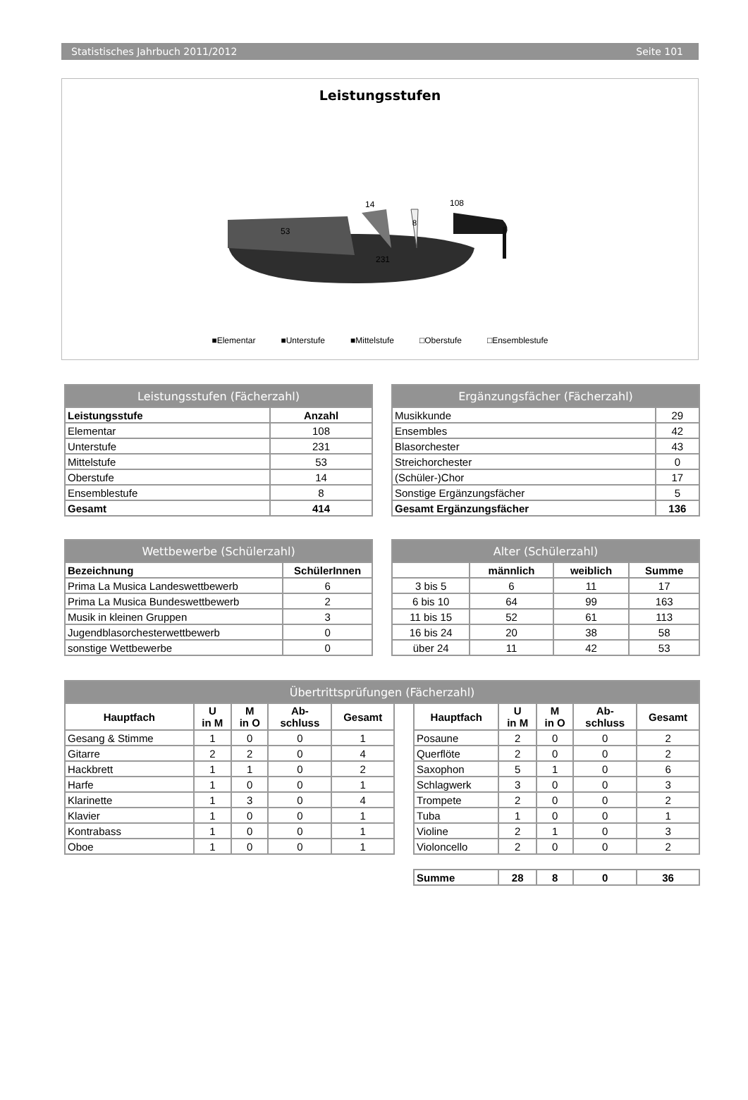Statistisches Jahrbuch 2011/2012 Seite 101
Leistungsstufen
14
108
231
53
8
■Elementar ■Unterstufe ■Mittelstufe □Oberstufe □Ensemblestufe
| Leistungsstufen (Fächerzahl) | |
| --- | --- |
| Leistungsstufe | Anzahl |
| Elementar | 108 |
| Unterstufe | 231 |
| Mittelstufe | 53 |
| Oberstufe | 14 |
| Ensemblestufe | 8 |
| Gesamt | 414 |
| Ergänzungsfächer (Fächerzahl) | |
| --- | --- |
| Musikkunde | 29 |
| Ensembles | 42 |
| Blasorchester | 43 |
| Streichorchester | 0 |
| (Schüler-)Chor | 17 |
| Sonstige Ergänzungsfächer | 5 |
| Gesamt Ergänzungsfächer | 136 |
| Wettbewerbe (Schülerzahl) | |
| --- | --- |
| Bezeichnung | SchülerInnen |
| Prima La Musica Landeswettbewerb | 6 |
| Prima La Musica Bundeswettbewerb | 2 |
| Musik in kleinen Gruppen | 3 |
| Jugendblasorchesterwettbewerb | 0 |
| sonstige Wettbewerbe | 0 |
| Alter (Schülerzahl) | | | |
| --- | --- | --- | --- |
| | männlich | weiblich | Summe |
| 3 bis 5 | 6 | 11 | 17 |
| 6 bis 10 | 64 | 99 | 163 |
| 11 bis 15 | 52 | 61 | 113 |
| 16 bis 24 | 20 | 38 | 58 |
| über 24 | 11 | 42 | 53 |
| Übertrittsprüfungen (Fächerzahl) | | | | | | | | | | |
| --- | --- | --- | --- | --- | --- | --- | --- | --- | --- | --- |
| Hauptfach | U in M | M in O | Ab- schluss | Gesamt | | Hauptfach | U in M | M in O | Ab- schluss | Gesamt |
| Gesang & Stimme | 1 | 0 | 0 | 1 | | Posaune | 2 | 0 | 0 | 2 |
| Gitarre | 2 | 2 | 0 | 4 | | Querflöte | 2 | 0 | 0 | 2 |
| Hackbrett | 1 | 1 | 0 | 2 | | Saxophon | 5 | 1 | 0 | 6 |
| Harfe | 1 | 0 | 0 | 1 | | Schlagwerk | 3 | 0 | 0 | 3 |
| Klarinette | 1 | 3 | 0 | 4 | | Trompete | 2 | 0 | 0 | 2 |
| Klavier | 1 | 0 | 0 | 1 | | Tuba | 1 | 0 | 0 | 1 |
| Kontrabass | 1 | 0 | 0 | 1 | | Violine | 2 | 1 | 0 | 3 |
| Oboe | 1 | 0 | 0 | 1 | | Violoncello | 2 | 0 | 0 | 2 |
| | | | | | | Summe | 28 | 8 | 0 | 36 |